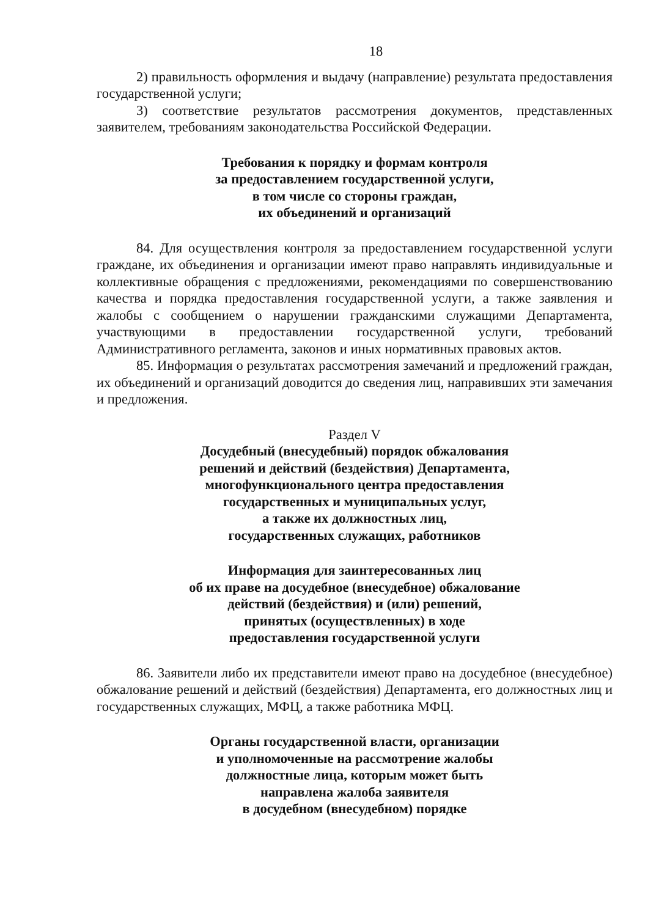18
2) правильность оформления и выдачу (направление) результата предоставления государственной услуги;
3) соответствие результатов рассмотрения документов, представленных заявителем, требованиям законодательства Российской Федерации.
Требования к порядку и формам контроля
за предоставлением государственной услуги,
в том числе со стороны граждан,
их объединений и организаций
84. Для осуществления контроля за предоставлением государственной услуги граждане, их объединения и организации имеют право направлять индивидуальные и коллективные обращения с предложениями, рекомендациями по совершенствованию качества и порядка предоставления государственной услуги, а также заявления и жалобы с сообщением о нарушении гражданскими служащими Департамента, участвующими в предоставлении государственной услуги, требований Административного регламента, законов и иных нормативных правовых актов.
85. Информация о результатах рассмотрения замечаний и предложений граждан, их объединений и организаций доводится до сведения лиц, направивших эти замечания и предложения.
Раздел V
Досудебный (внесудебный) порядок обжалования
решений и действий (бездействия) Департамента,
многофункционального центра предоставления
государственных и муниципальных услуг,
а также их должностных лиц,
государственных служащих, работников
Информация для заинтересованных лиц
об их праве на досудебное (внесудебное) обжалование
действий (бездействия) и (или) решений,
принятых (осуществленных) в ходе
предоставления государственной услуги
86. Заявители либо их представители имеют право на досудебное (внесудебное) обжалование решений и действий (бездействия) Департамента, его должностных лиц и государственных служащих, МФЦ, а также работника МФЦ.
Органы государственной власти, организации
и уполномоченные на рассмотрение жалобы
должностные лица, которым может быть
направлена жалоба заявителя
в досудебном (внесудебном) порядке